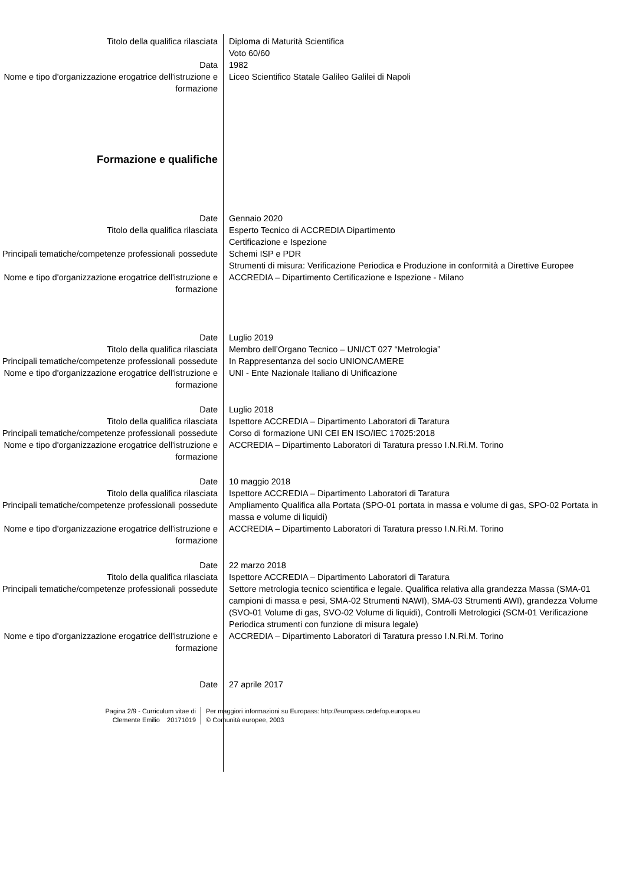| Titolo della qualifica rilasciata | Diploma di Maturità Scientifica Voto 60/60 |
| Data | 1982 |
| Nome e tipo d'organizzazione erogatrice dell'istruzione e formazione | Liceo Scientifico Statale Galileo Galilei di Napoli |
| Formazione e qualifiche | |
| Date | Gennaio 2020 |
| Titolo della qualifica rilasciata | Esperto Tecnico di ACCREDIA Dipartimento Certificazione e Ispezione |
| Principali tematiche/competenze professionali possedute | Schemi ISP e PDR Strumenti di misura: Verificazione Periodica e Produzione in conformità a Direttive Europee |
| Nome e tipo d'organizzazione erogatrice dell'istruzione e formazione | ACCREDIA – Dipartimento Certificazione e Ispezione - Milano |
| Date | Luglio 2019 |
| Titolo della qualifica rilasciata | Membro dell’Organo Tecnico – UNI/CT 027 “Metrologia” |
| Principali tematiche/competenze professionali possedute | In Rappresentanza del socio UNIONCAMERE |
| Nome e tipo d'organizzazione erogatrice dell'istruzione e formazione | UNI - Ente Nazionale Italiano di Unificazione |
| Date | Luglio 2018 |
| Titolo della qualifica rilasciata | Ispettore ACCREDIA – Dipartimento Laboratori di Taratura |
| Principali tematiche/competenze professionali possedute | Corso di formazione UNI CEI EN ISO/IEC 17025:2018 |
| Nome e tipo d'organizzazione erogatrice dell'istruzione e formazione | ACCREDIA – Dipartimento Laboratori di Taratura presso I.N.Ri.M. Torino |
| Date | 10 maggio 2018 |
| Titolo della qualifica rilasciata | Ispettore ACCREDIA – Dipartimento Laboratori di Taratura |
| Principali tematiche/competenze professionali possedute | Ampliamento Qualifica alla Portata (SPO-01 portata in massa e volume di gas, SPO-02 Portata in massa e volume di liquidi) |
| Nome e tipo d'organizzazione erogatrice dell'istruzione e formazione | ACCREDIA – Dipartimento Laboratori di Taratura presso I.N.Ri.M. Torino |
| Date | 22 marzo 2018 |
| Titolo della qualifica rilasciata | Ispettore ACCREDIA – Dipartimento Laboratori di Taratura |
| Principali tematiche/competenze professionali possedute | Settore metrologia tecnico scientifica e legale. Qualifica relativa alla grandezza Massa (SMA-01 campioni di massa e pesi, SMA-02 Strumenti NAWI), SMA-03 Strumenti AWI), grandezza Volume (SVO-01 Volume di gas, SVO-02 Volume di liquidi), Controlli Metrologici (SCM-01 Verificazione Periodica strumenti con funzione di misura legale) |
| Nome e tipo d'organizzazione erogatrice dell'istruzione e formazione | ACCREDIA – Dipartimento Laboratori di Taratura presso I.N.Ri.M. Torino |
| Date | 27 aprile 2017 |
Pagina 2/9 - Curriculum vitae di
Clemente Emilio 20171019
Per maggiori informazioni su Europass: http://europass.cedefop.europa.eu
© Comunità europee, 2003